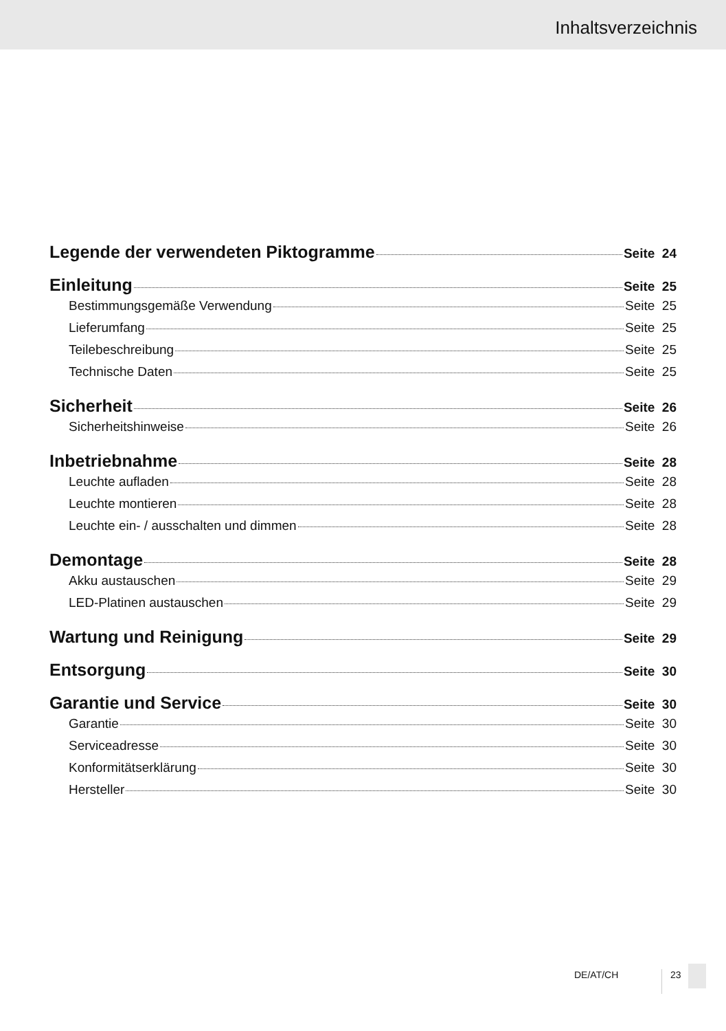Inhaltsverzeichnis
Legende der verwendeten Piktogramme Seite 24
Einleitung Seite 25
Bestimmungsgemäße Verwendung Seite 25
Lieferumfang Seite 25
Teilebeschreibung Seite 25
Technische Daten Seite 25
Sicherheit Seite 26
Sicherheitshinweise Seite 26
Inbetriebnahme Seite 28
Leuchte aufladen Seite 28
Leuchte montieren Seite 28
Leuchte ein- / ausschalten und dimmen Seite 28
Demontage Seite 28
Akku austauschen Seite 29
LED-Platinen austauschen Seite 29
Wartung und Reinigung Seite 29
Entsorgung Seite 30
Garantie und Service Seite 30
Garantie Seite 30
Serviceadresse Seite 30
Konformitätserklärung Seite 30
Hersteller Seite 30
DE/AT/CH 23